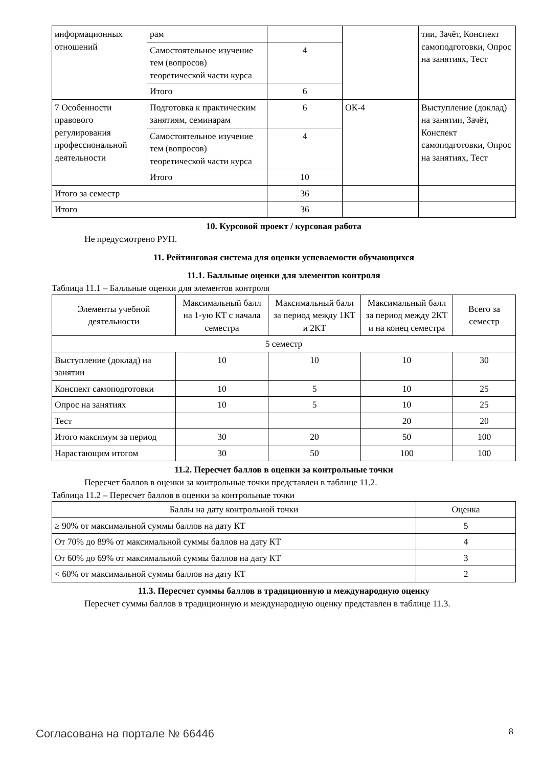| информационных отношений | рам | | | тии, Зачёт, Конспект самоподготовки, Опрос на занятиях, Тест |
| | Самостоятельное изучение тем (вопросов) теоретической части курса | 4 | | |
| | Итого | 6 | | |
| 7 Особенности правового регулирования профессиональной деятельности | Подготовка к практическим занятиям, семинарам | 6 | ОК-4 | Выступление (доклад) на занятии, Зачёт, Конспект самоподготовки, Опрос на занятиях, Тест |
| | Самостоятельное изучение тем (вопросов) теоретической части курса | 4 | | |
| | Итого | 10 | | |
| Итого за семестр | | 36 | | |
| Итого | | 36 | | |
10. Курсовой проект / курсовая работа
Не предусмотрено РУП.
11. Рейтинговая система для оценки успеваемости обучающихся
11.1. Балльные оценки для элементов контроля
Таблица 11.1 – Балльные оценки для элементов контроля
| Элементы учебной деятельности | Максимальный балл на 1-ую КТ с начала семестра | Максимальный балл за период между 1КТ и 2КТ | Максимальный балл за период между 2КТ и на конец семестра | Всего за семестр |
| --- | --- | --- | --- | --- |
| 5 семестр | | | | |
| Выступление (доклад) на занятии | 10 | 10 | 10 | 30 |
| Конспект самоподготовки | 10 | 5 | 10 | 25 |
| Опрос на занятиях | 10 | 5 | 10 | 25 |
| Тест | | | 20 | 20 |
| Итого максимум за период | 30 | 20 | 50 | 100 |
| Нарастающим итогом | 30 | 50 | 100 | 100 |
11.2. Пересчет баллов в оценки за контрольные точки
Пересчет баллов в оценки за контрольные точки представлен в таблице 11.2.
Таблица 11.2 – Пересчет баллов в оценки за контрольные точки
| Баллы на дату контрольной точки | Оценка |
| --- | --- |
| ≥ 90% от максимальной суммы баллов на дату КТ | 5 |
| От 70% до 89% от максимальной суммы баллов на дату КТ | 4 |
| От 60% до 69% от максимальной суммы баллов на дату КТ | 3 |
| < 60% от максимальной суммы баллов на дату КТ | 2 |
11.3. Пересчет суммы баллов в традиционную и международную оценку
Пересчет суммы баллов в традиционную и международную оценку представлен в таблице 11.3.
Согласована на портале № 66446 8